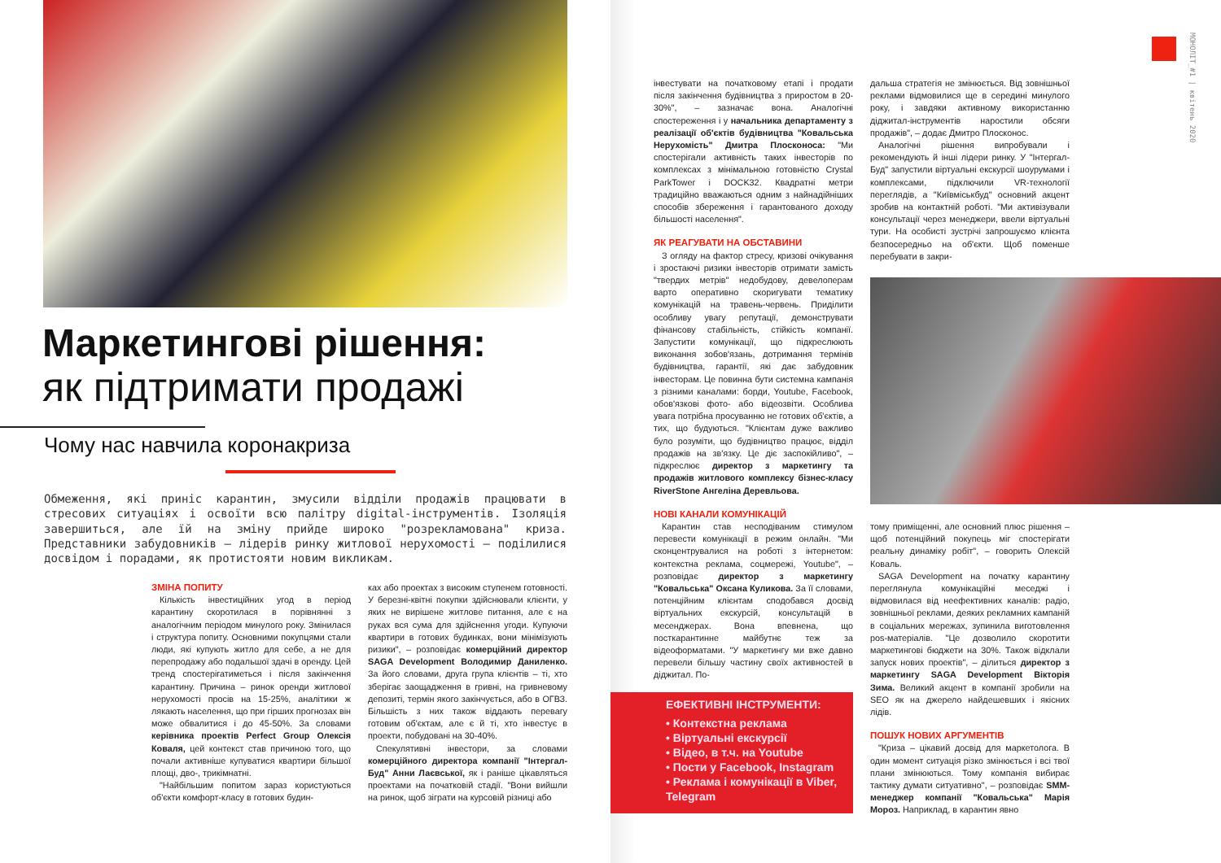Маркетингові рішення:
як підтримати продажі
Чому нас навчила коронакриза
Обмеження, які приніс карантин, змусили відділи продажів працювати в стресових ситуаціях і освоїти всю палітру digital-інструментів. Ізоляція завершиться, але їй на зміну прийде широко "розрекламована" криза. Представники забудовників – лідерів ринку житлової нерухомості – поділилися досвідом і порадами, як протистояти новим викликам.
ЗМІНА ПОПИТУ
Кількість інвестиційних угод в період карантину скоротилася в порівнянні з аналогічним періодом минулого року. Змінилася і структура попиту. Основними покупцями стали люди, які купують житло для себе, а не для перепродажу або подальшої здачі в оренду. Цей тренд спостерігатиметься і після закінчення карантину. Причина – ринок оренди житлової нерухомості просів на 15-25%, аналітики ж лякають населення, що при гірших прогнозах він може обвалитися і до 45-50%. За словами керівника проектів Perfect Group Олексія Коваля, цей контекст став причиною того, що почали активніше купуватися квартири більшої площі, дво-, трикімнатні.
"Найбільшим попитом зараз користуються об'єкти комфорт-класу в готових будин-
ках або проектах з високим ступенем готовності. У березні-квітні покупки здійснювали клієнти, у яких не вирішене житлове питання, але є на руках вся сума для здійснення угоди. Купуючи квартири в готових будинках, вони мінімізують ризики", – розповідає комерційний директор SAGA Development Володимир Даниленко. За його словами, друга група клієнтів – ті, хто зберігає заощадження в гривні, на гривневому депозиті, термін якого закінчується, або в ОГВЗ. Більшість з них також віддають перевагу готовим об'єктам, але є й ті, хто інвестує в проекти, побудовані на 30-40%.
Спекулятивні інвестори, за словами комерційного директора компанії "Інтергал-Буд" Анни Лаєвської, як і раніше цікавляться проектами на початковій стадії. "Вони вийшли на ринок, щоб зіграти на курсовій різниці або
інвестувати на початковому етапі і продати після закінчення будівництва з приростом в 20-30%", – зазначає вона. Аналогічні спостереження і у начальника департаменту з реалізації об'єктів будівництва "Ковальська Нерухомість" Дмитра Плосконоса: "Ми спостерігали активність таких інвесторів по комплексах з мінімальною готовністю Crystal ParkTower і DOCK32. Квадратні метри традиційно вважаються одним з найнадійніших способів збереження і гарантованого доходу більшості населення".
ЯК РЕАГУВАТИ НА ОБСТАВИНИ
З огляду на фактор стресу, кризові очікування і зростаючі ризики інвесторів отримати замість "твердих метрів" недобудову, девелоперам варто оперативно скоригувати тематику комунікацій на травень-червень. Приділити особливу увагу репутації, демонструвати фінансову стабільність, стійкість компанії. Запустити комунікації, що підкреслюють виконання зобов'язань, дотримання термінів будівництва, гарантії, які дає забудовник інвесторам. Це повинна бути системна кампанія з різними каналами: борди, Youtube, Facebook, обов'язкові фото- або відеозвіти. Особлива увага потрібна просуванню не готових об'єктів, а тих, що будуються. "Клієнтам дуже важливо було розуміти, що будівництво працює, відділ продажів на зв'язку. Це діє заспокійливо", – підкреслює директор з маркетингу та продажів житлового комплексу бізнес-класу RiverStone Ангеліна Деревльова.
НОВІ КАНАЛИ КОМУНІКАЦІЙ
Карантин став несподіваним стимулом перевести комунікації в режим онлайн. "Ми сконцентрувалися на роботі з інтернетом: контекстна реклама, соцмережі, Youtube", – розповідає директор з маркетингу "Ковальська" Оксана Куликова. За її словами, потенційним клієнтам сподобався досвід віртуальних екскурсій, консультацій в месенджерах. Вона впевнена, що посткарантинне майбутнє теж за відеоформатами. "У маркетингу ми вже давно перевели більшу частину своїх активностей в діджитал. По-
дальша стратегія не змінюється. Від зовнішньої реклами відмовилися ще в середині минулого року, і завдяки активному використанню діджитал-інструментів наростили обсяги продажів", – додає Дмитро Плосконос.
Аналогічні рішення випробували і рекомендують й інші лідери ринку. У "Інтергал-Буд" запустили віртуальні екскурсії шоурумами і комплексами, підключили VR-технології переглядів, а "Київміськбуд" основний акцент зробив на контактній роботі. "Ми активізували консультації через менеджери, ввели віртуальні тури. На особисті зустрічі запрошуємо клієнта безпосередньо на об'єкти. Щоб поменше перебувати в закри-
тому приміщенні, але основний плюс рішення – щоб потенційний покупець міг спостерігати реальну динаміку робіт", – говорить Олексій Коваль.
SAGA Development на початку карантину переглянула комунікаційні меседжі і відмовилася від неефективних каналів: радіо, зовнішньої реклами, деяких рекламних кампаній в соціальних мережах, зупинила виготовлення pos-матеріалів. "Це дозволило скоротити маркетингові бюджети на 30%. Також відклали запуск нових проектів", – ділиться директор з маркетингу SAGA Development Вікторія Зима. Великий акцент в компанії зробили на SEO як на джерело найдешевших і якісних лідів.
ПОШУК НОВИХ АРГУМЕНТІВ
"Криза – цікавий досвід для маркетолога. В один момент ситуація різко змінюється і всі твої плани змінюються. Тому компанія вибирає тактику думати ситуативно", – розповідає SMM-менеджер компанії "Ковальська" Марія Мороз. Наприклад, в карантин явно
ЕФЕКТИВНІ ІНСТРУМЕНТИ:
• Контекстна реклама
• Віртуальні екскурсії
• Відео, в т.ч. на Youtube
• Пости у Facebook, Instagram
• Реклама і комунікації в Viber, Telegram
МОНОЛІТ_#1 | квітень 2020